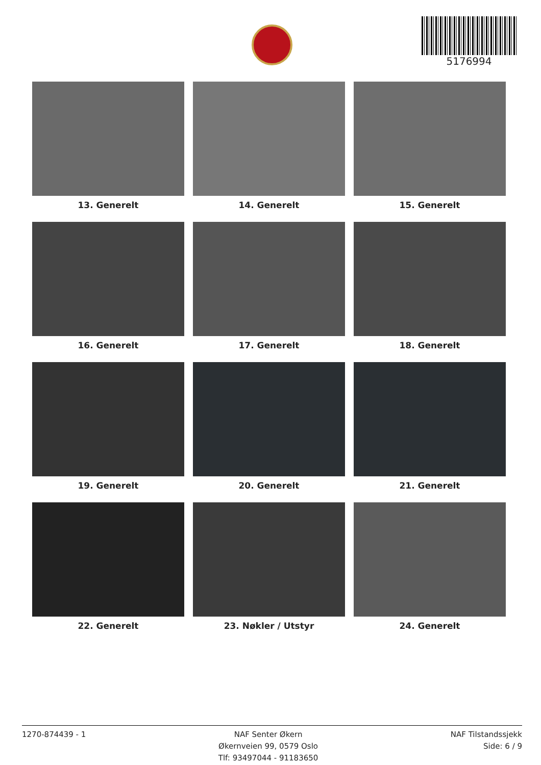5176994
13. Generelt
14. Generelt
15. Generelt
16. Generelt
17. Generelt
18. Generelt
19. Generelt
20. Generelt
21. Generelt
22. Generelt
23. Nøkler / Utstyr
24. Generelt
1270-874439 - 1 NAF Senter Økern
Økernveien 99, 0579 Oslo
Tlf: 93497044 - 91183650
NAF Tilstandssjekk
Side: 6 / 9